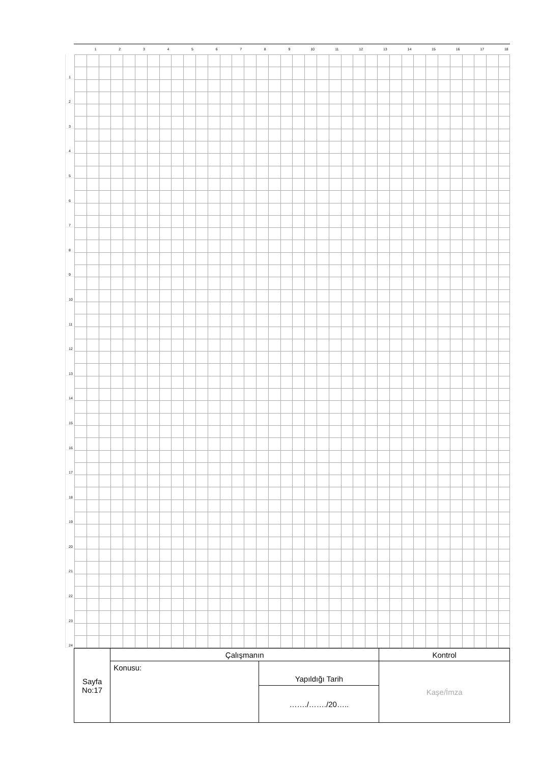1 2 3 4 5 6 7 8 9 10 11 12 13 14 15 16 17 18
1
2
3
4
5
6
7
8
9
10
11
12
13
14
15
16
17
18
19
20
21
22
23
24
| Sayfa No:17 | Çalışmanın | | Kontrol |
| | Konusu: | Yapıldığı Tarih | Kaşe/İmza |
| | | ……./……./20….. | |